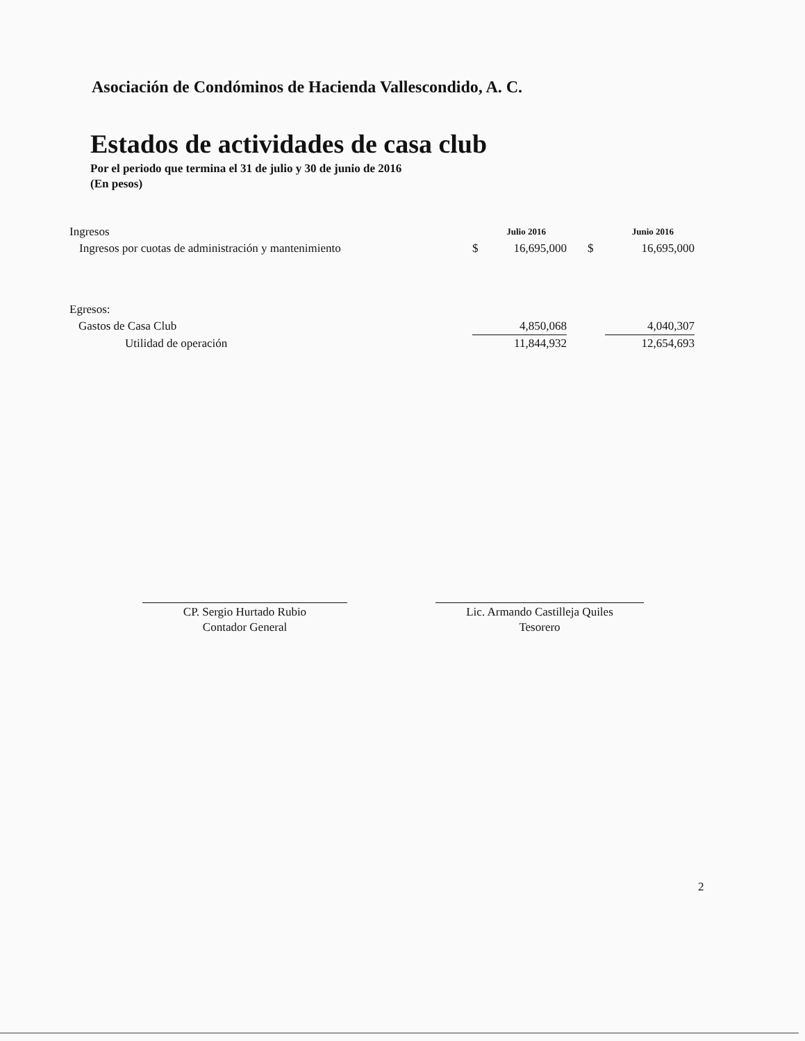Asociación de Condóminos de Hacienda Vallescondido, A. C.
Estados de actividades de casa club
Por el periodo que termina el 31 de julio y 30 de junio de 2016
(En pesos)
| Ingresos | | Julio 2016 | | Junio 2016 |
| Ingresos por cuotas de administración y mantenimiento | $ | 16,695,000 | $ | 16,695,000 |
| Egresos: | | | | |
| Gastos de Casa Club | | 4,850,068 | | 4,040,307 |
| Utilidad de operación | | 11,844,932 | | 12,654,693 |
CP. Sergio Hurtado Rubio
Contador General
Lic. Armando Castilleja Quiles
Tesorero
2